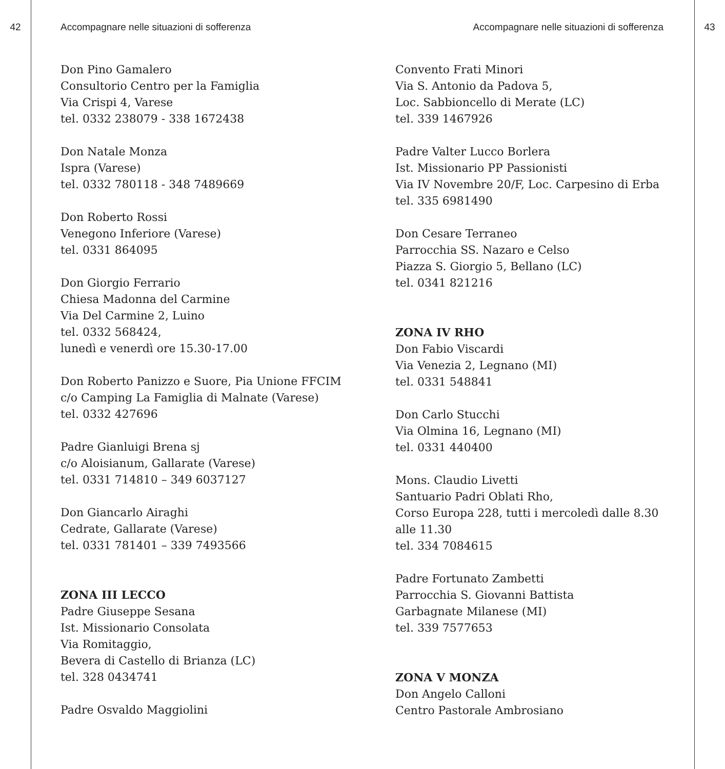42 Accompagnare nelle situazioni di sofferenza
Don Pino Gamalero
Consultorio Centro per la Famiglia
Via Crispi 4, Varese
tel. 0332 238079 - 338 1672438
Don Natale Monza
Ispra (Varese)
tel. 0332 780118 - 348 7489669
Don Roberto Rossi
Venegono Inferiore (Varese)
tel. 0331 864095
Don Giorgio Ferrario
Chiesa Madonna del Carmine
Via Del Carmine 2, Luino
tel. 0332 568424,
lunedì e venerdì ore 15.30-17.00
Don Roberto Panizzo e Suore, Pia Unione FFCIM
c/o Camping La Famiglia di Malnate (Varese)
tel. 0332 427696
Padre Gianluigi Brena sj
c/o Aloisianum, Gallarate (Varese)
tel. 0331 714810 – 349 6037127
Don Giancarlo Airaghi
Cedrate, Gallarate (Varese)
tel. 0331 781401 – 339 7493566
ZONA III LECCO
Padre Giuseppe Sesana
Ist. Missionario Consolata
Via Romitaggio,
Bevera di Castello di Brianza (LC)
tel. 328 0434741
Padre Osvaldo Maggiolini
Accompagnare nelle situazioni di sofferenza
43
Convento Frati Minori
Via S. Antonio da Padova 5,
Loc. Sabbioncello di Merate (LC)
tel. 339 1467926
Padre Valter Lucco Borlera
Ist. Missionario PP Passionisti
Via IV Novembre 20/F, Loc. Carpesino di Erba
tel. 335 6981490
Don Cesare Terraneo
Parrocchia SS. Nazaro e Celso
Piazza S. Giorgio 5, Bellano (LC)
tel. 0341 821216
ZONA IV RHO
Don Fabio Viscardi
Via Venezia 2, Legnano (MI)
tel. 0331 548841
Don Carlo Stucchi
Via Olmina 16, Legnano (MI)
tel. 0331 440400
Mons. Claudio Livetti
Santuario Padri Oblati Rho,
Corso Europa 228, tutti i mercoledì dalle 8.30
alle 11.30
tel. 334 7084615
Padre Fortunato Zambetti
Parrocchia S. Giovanni Battista
Garbagnate Milanese (MI)
tel. 339 7577653
ZONA V MONZA
Don Angelo Calloni
Centro Pastorale Ambrosiano